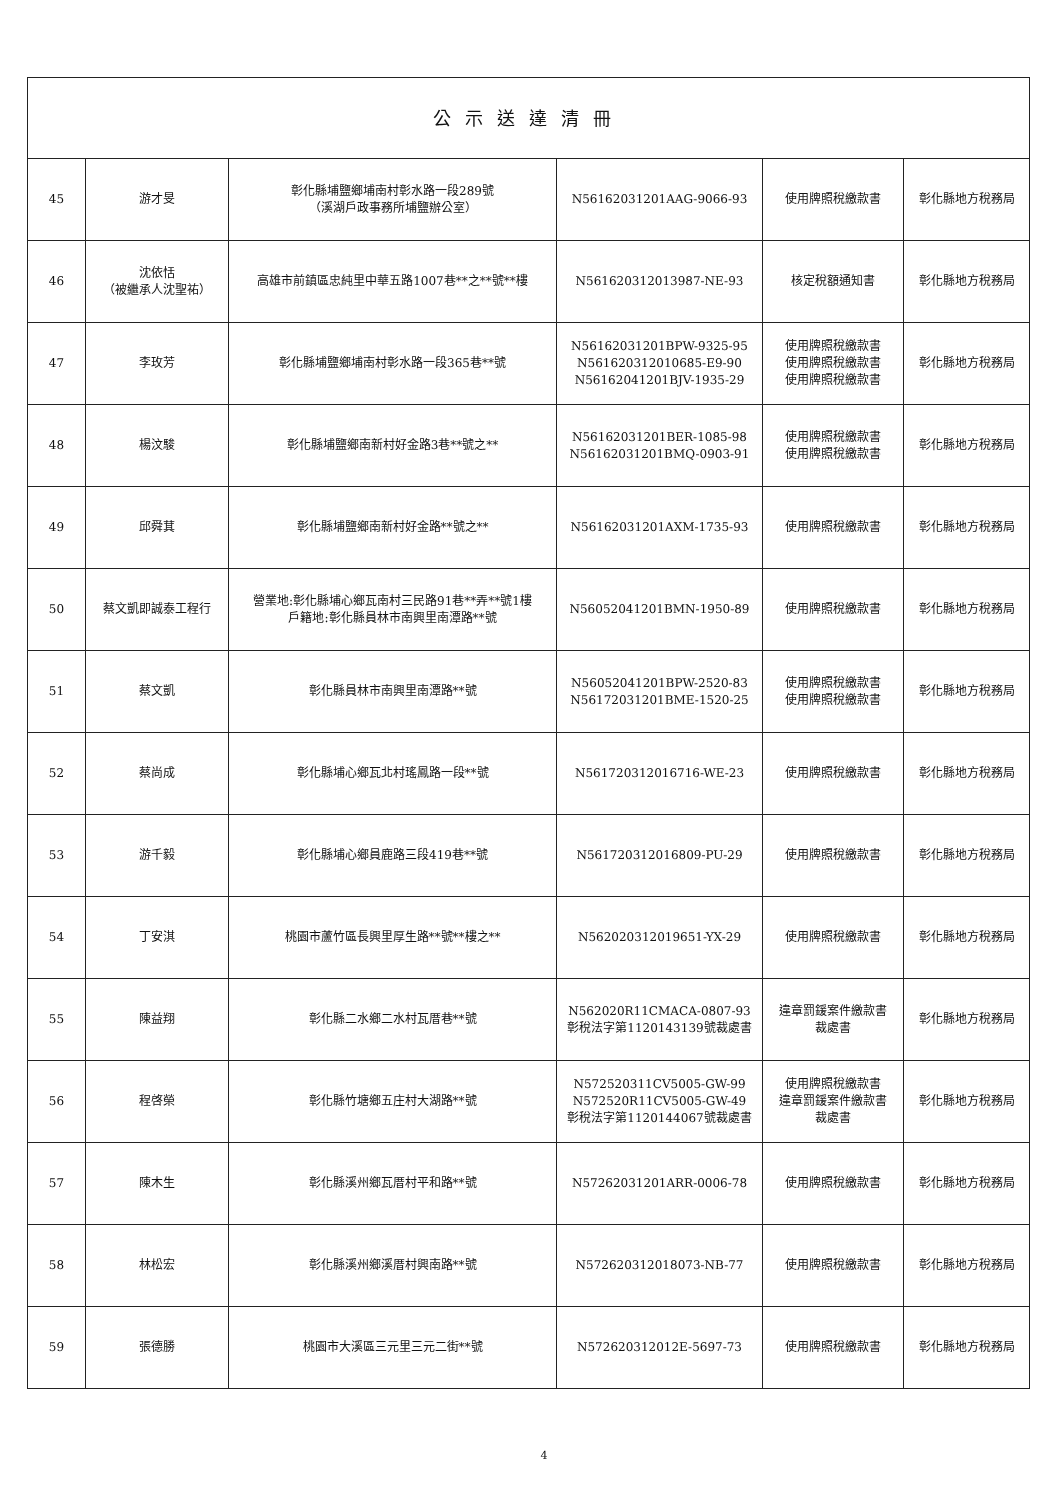| 公示送達清冊 | | | | | |
| --- | --- | --- | --- | --- | --- |
| 45 | 游才旻 | 彰化縣埔鹽鄉埔南村彰水路一段289號 （溪湖戶政事務所埔鹽辦公室） | N56162031201AAG-9066-93 | 使用牌照稅繳款書 | 彰化縣地方稅務局 |
| 46 | 沈依恬 （被繼承人沈聖祐） | 高雄市前鎮區忠純里中華五路1007巷**之**號**樓 | N561620312013987-NE-93 | 核定稅額通知書 | 彰化縣地方稅務局 |
| 47 | 李玫芳 | 彰化縣埔鹽鄉埔南村彰水路一段365巷**號 | N56162031201BPW-9325-95 N561620312010685-E9-90 N56162041201BJV-1935-29 | 使用牌照稅繳款書 使用牌照稅繳款書 使用牌照稅繳款書 | 彰化縣地方稅務局 |
| 48 | 楊汶駿 | 彰化縣埔鹽鄉南新村好金路3巷**號之** | N56162031201BER-1085-98 N56162031201BMQ-0903-91 | 使用牌照稅繳款書 使用牌照稅繳款書 | 彰化縣地方稅務局 |
| 49 | 邱舜萁 | 彰化縣埔鹽鄉南新村好金路**號之** | N56162031201AXM-1735-93 | 使用牌照稅繳款書 | 彰化縣地方稅務局 |
| 50 | 蔡文凱即誠泰工程行 | 營業地:彰化縣埔心鄉瓦南村三民路91巷**弄**號1樓 戶籍地:彰化縣員林市南興里南潭路**號 | N56052041201BMN-1950-89 | 使用牌照稅繳款書 | 彰化縣地方稅務局 |
| 51 | 蔡文凱 | 彰化縣員林市南興里南潭路**號 | N56052041201BPW-2520-83 N56172031201BME-1520-25 | 使用牌照稅繳款書 使用牌照稅繳款書 | 彰化縣地方稅務局 |
| 52 | 蔡尚成 | 彰化縣埔心鄉瓦北村瑤鳳路一段**號 | N561720312016716-WE-23 | 使用牌照稅繳款書 | 彰化縣地方稅務局 |
| 53 | 游千毅 | 彰化縣埔心鄉員鹿路三段419巷**號 | N561720312016809-PU-29 | 使用牌照稅繳款書 | 彰化縣地方稅務局 |
| 54 | 丁安淇 | 桃園市蘆竹區長興里厚生路**號**樓之** | N562020312019651-YX-29 | 使用牌照稅繳款書 | 彰化縣地方稅務局 |
| 55 | 陳益翔 | 彰化縣二水鄉二水村瓦厝巷**號 | N562020R11CMACA-0807-93 彰稅法字第1120143139號裁處書 | 違章罰鍰案件繳款書 裁處書 | 彰化縣地方稅務局 |
| 56 | 程啓榮 | 彰化縣竹塘鄉五庄村大湖路**號 | N572520311CV5005-GW-99 N572520R11CV5005-GW-49 彰稅法字第1120144067號裁處書 | 使用牌照稅繳款書 違章罰鍰案件繳款書 裁處書 | 彰化縣地方稅務局 |
| 57 | 陳木生 | 彰化縣溪州鄉瓦厝村平和路**號 | N57262031201ARR-0006-78 | 使用牌照稅繳款書 | 彰化縣地方稅務局 |
| 58 | 林松宏 | 彰化縣溪州鄉溪厝村興南路**號 | N572620312018073-NB-77 | 使用牌照稅繳款書 | 彰化縣地方稅務局 |
| 59 | 張德勝 | 桃園市大溪區三元里三元二街**號 | N572620312012E-5697-73 | 使用牌照稅繳款書 | 彰化縣地方稅務局 |
4